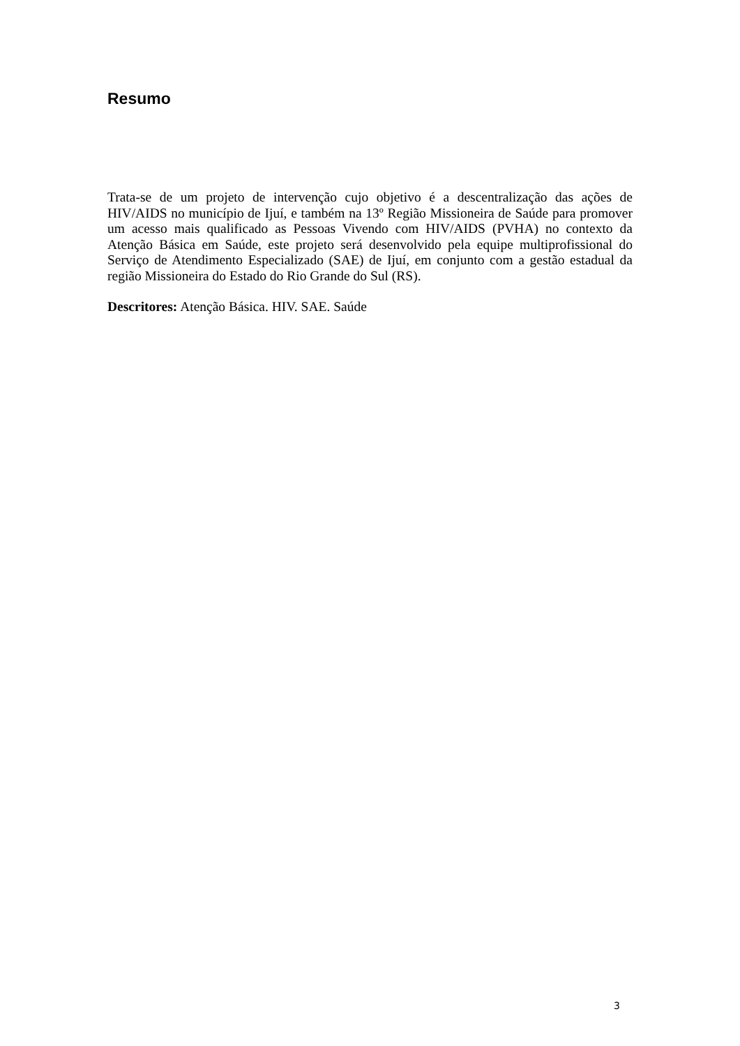Resumo
Trata-se de um projeto de intervenção cujo objetivo é a descentralização das ações de HIV/AIDS no município de Ijuí, e também na 13º Região Missioneira de Saúde para promover um acesso mais qualificado as Pessoas Vivendo com HIV/AIDS (PVHA) no contexto da Atenção Básica em Saúde, este projeto será desenvolvido pela equipe multiprofissional do Serviço de Atendimento Especializado (SAE) de Ijuí, em conjunto com a gestão estadual da região Missioneira do Estado do Rio Grande do Sul (RS).
Descritores: Atenção Básica. HIV. SAE. Saúde
3